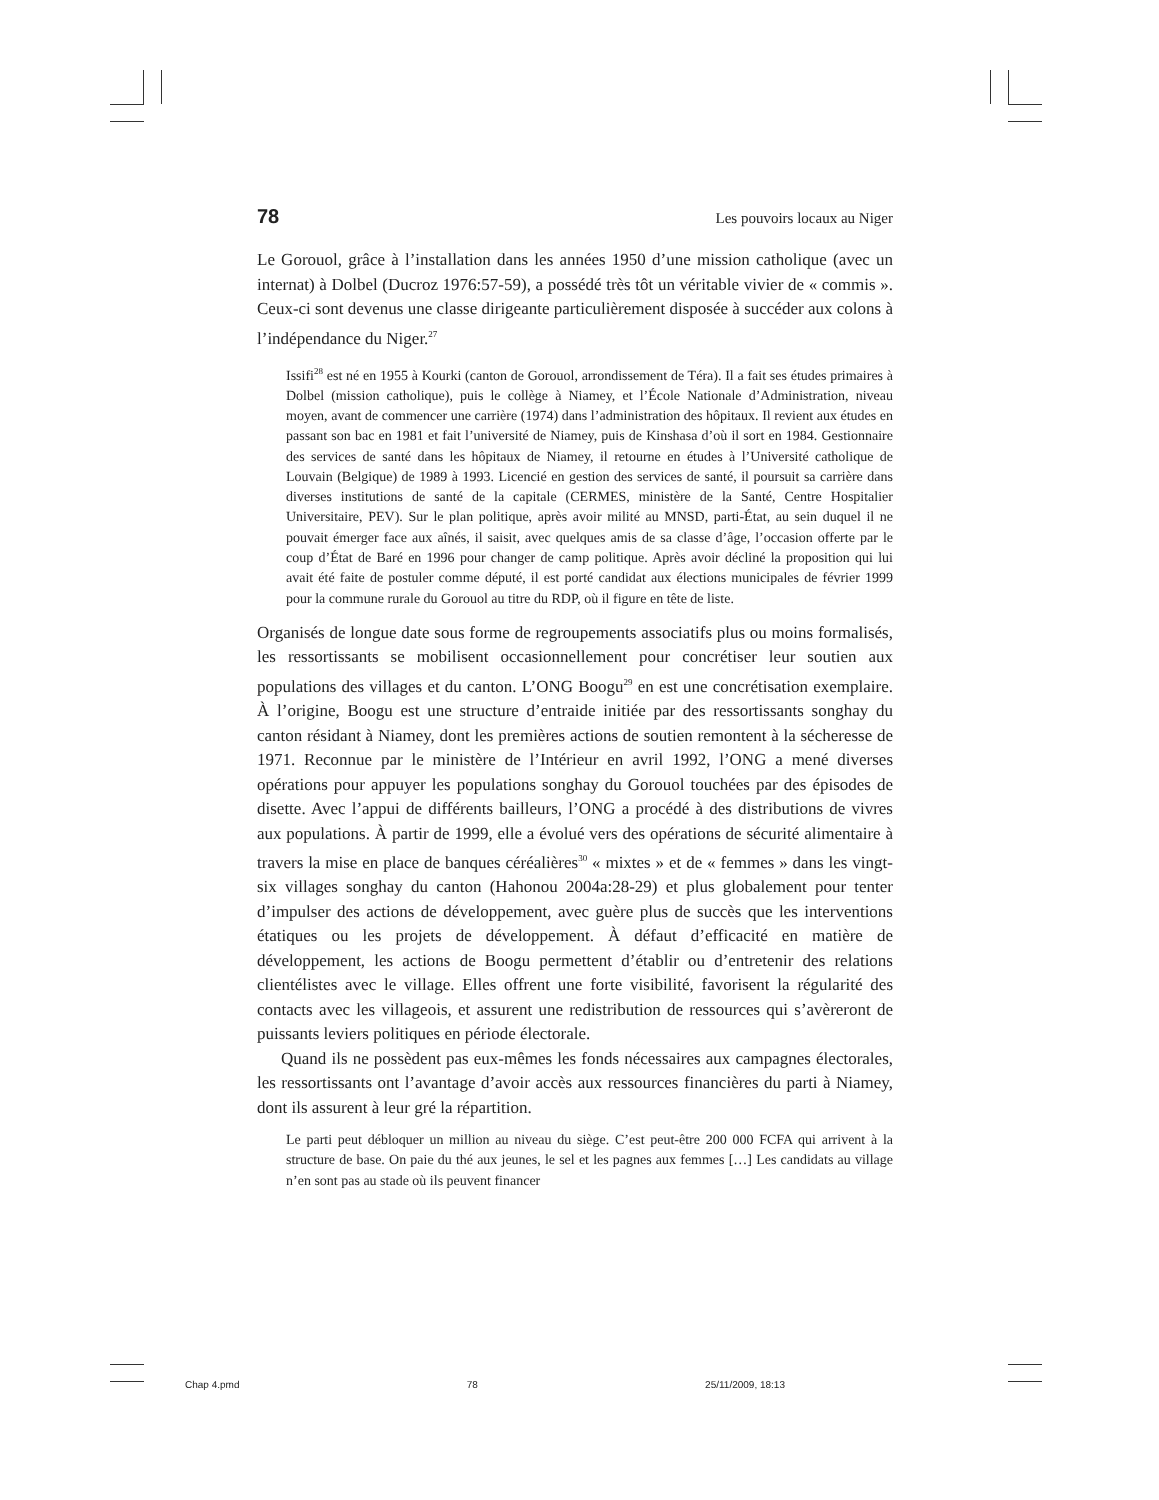78 Les pouvoirs locaux au Niger
Le Gorouol, grâce à l’installation dans les années 1950 d’une mission catholique (avec un internat) à Dolbel (Ducroz 1976:57-59), a possédé très tôt un véritable vivier de « commis ». Ceux-ci sont devenus une classe dirigeante particulièrement disposée à succéder aux colons à l’indépendance du Niger.<sup>27</sup>
Issifi<sup>28</sup> est né en 1955 à Kourki (canton de Gorouol, arrondissement de Téra). Il a fait ses études primaires à Dolbel (mission catholique), puis le collège à Niamey, et l’École Nationale d’Administration, niveau moyen, avant de commencer une carrière (1974) dans l’administration des hôpitaux. Il revient aux études en passant son bac en 1981 et fait l’université de Niamey, puis de Kinshasa d’où il sort en 1984. Gestionnaire des services de santé dans les hôpitaux de Niamey, il retourne en études à l’Université catholique de Louvain (Belgique) de 1989 à 1993. Licencié en gestion des services de santé, il poursuit sa carrière dans diverses institutions de santé de la capitale (CERMES, ministère de la Santé, Centre Hospitalier Universitaire, PEV). Sur le plan politique, après avoir milité au MNSD, parti-État, au sein duquel il ne pouvait émerger face aux aînés, il saisit, avec quelques amis de sa classe d’âge, l’occasion offerte par le coup d’État de Baré en 1996 pour changer de camp politique. Après avoir décliné la proposition qui lui avait été faite de postuler comme député, il est porté candidat aux élections municipales de février 1999 pour la commune rurale du Gorouol au titre du RDP, où il figure en tête de liste.
Organisés de longue date sous forme de regroupements associatifs plus ou moins formalisés, les ressortissants se mobilisent occasionnellement pour concrétiser leur soutien aux populations des villages et du canton. L’ONG Boogu<sup>29</sup> en est une concrétisation exemplaire. À l’origine, Boogu est une structure d’entraide initiée par des ressortissants songhay du canton résidant à Niamey, dont les premières actions de soutien remontent à la sécheresse de 1971. Reconnue par le ministère de l’Intérieur en avril 1992, l’ONG a mené diverses opérations pour appuyer les populations songhay du Gorouol touchées par des épisodes de disette. Avec l’appui de différents bailleurs, l’ONG a procédé à des distributions de vivres aux populations. À partir de 1999, elle a évolué vers des opérations de sécurité alimentaire à travers la mise en place de banques céréalières<sup>30</sup> « mixtes » et de « femmes » dans les vingt-six villages songhay du canton (Hahonou 2004a:28-29) et plus globalement pour tenter d’impulser des actions de développement, avec guère plus de succès que les interventions étatiques ou les projets de développement. À défaut d’efficacité en matière de développement, les actions de Boogu permettent d’établir ou d’entretenir des relations clientélistes avec le village. Elles offrent une forte visibilité, favorisent la régularité des contacts avec les villageois, et assurent une redistribution de ressources qui s’avèreront de puissants leviers politiques en période électorale.
Quand ils ne possèdent pas eux-mêmes les fonds nécessaires aux campagnes électorales, les ressortissants ont l’avantage d’avoir accès aux ressources financières du parti à Niamey, dont ils assurent à leur gré la répartition.
Le parti peut débloquer un million au niveau du siège. C’est peut-être 200 000 FCFA qui arrivent à la structure de base. On paie du thé aux jeunes, le sel et les pagnes aux femmes […] Les candidats au village n’en sont pas au stade où ils peuvent financer
Chap 4.pmd 78 25/11/2009, 18:13